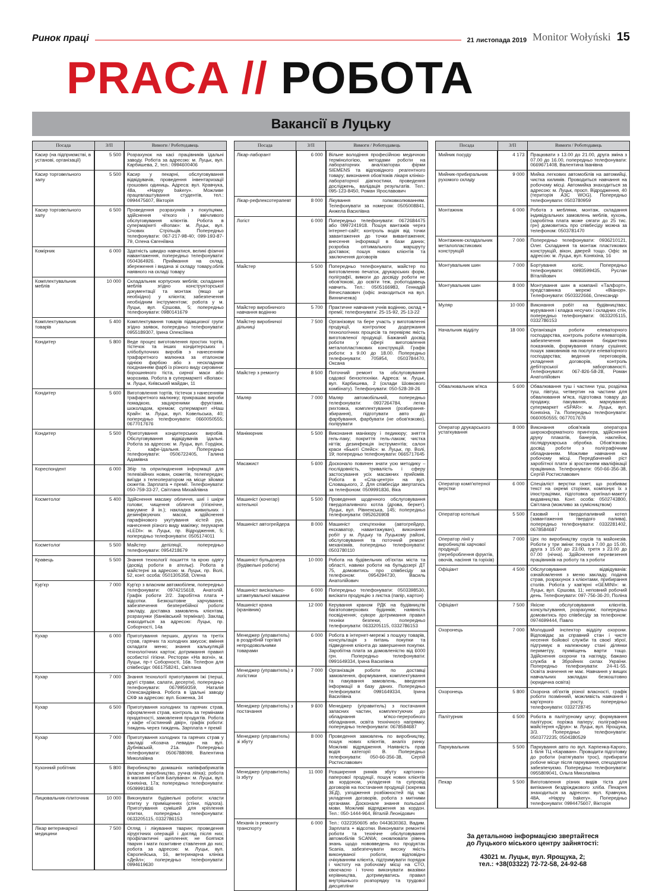Ринок праці 21 листопада 2019 Monitor Wołyński 15
PRACA // РОБОТА
Вакансії в Луцьку
| Посада | З/П | Вимоги / Роботодавець |
| --- | --- | --- |
| Касир (на підприємстві, в установі, організації) | 5 500 | Розрахунок на касі працівників їдальні заводу. Робота за адресою: м. Луцьк, вул. Карбишева, 2, тел.: 0994600406 |
| Касир торговельного залу | 5 500 | Касир у пекарні, обслуговування відвідувачів, проведення інвентаризації грошових одиниць. Адреса: вул. Кравчука, 48а, «Happy bakery». Можливе працевлаштування студентів, тел.: 0994475607, Вікторія |
| Касир торговельного залу | 6 500 | Проведення розрахунків з покупцями, здійснення чіткого і ввічливого обслуговування клієнтів. Робота в супермаркеті «Вопак»: м. Луцьк, вул. Січових Стрільців. Попередньо телефонувати: 067-217-98-40; 099-193-87-79, Олена Євгеніївна |
| Комірник | 6 000 | Здатність швидко навчатися, великі фізичні навантаження, попередньо телефонувати: 0504364926. Приймання на склад, збереження і видача зі складу товару,облік наявного на складі товару |
| Комплектувальник меблів | 10 000 | Складальник корпусних меблів; складання меблів згідно конструкторської документації та монтаж (якщо це необхідно) у клієнта; забезпечення необхідним інструментом; робота у м. Луцьк, вул. Єршова, 5; попередньо телефонувати: 0980141679 |
| Комплектувальник товарів | 5 400 | Комплектування товарів підакцизної групи згідно заявок, попередньо телефонувати: 0955189307, Ірина Олексіївна |
| Кондитер | 5 800 | Веде процес виготовлення простих тортів, тістечок та інших кондитерських і хлібобулочних виробів з нанесенням трафаретного малюнка за еталоном однією фарбою або з нескладним поєднанням фарб із різного виду сировини: борошняного тіста, сирної маси або морозива. Робота в супермаркеті «Вопак»: м. Луцьк, Київський майдан, 11 |
| Кондитер | 5 600 | Виготовлення тортів, тістечок з нанесенням трафаретного малюнку; прикрашає вироби помадкою, зацукреними фруктами, шоколадом, кремом; супермаркет «Наш Край»: м. Луцьк, вул. Ковельська, 40; попередньо телефонувати: 0660050555; 0677017676 |
| Кондитер | 5 500 | Приготування кондитерських виробів. Обслуговування відвідувачів їдальні. Робота за адресою: м. Луцьк, вул. Гордіюк, 2, кафе-їдальня. Попередньо телефонувати: 0506722405, Галина Адамівна |
| Кореспондент | 6 000 | Збір та оприлюднення інформації для телевізійних новин, сюжетів, телепередач; виїзди з телеоператором на місце зйомки сюжетів. Зарплата + премії. Телефонувати: 050-759-33-27, Світлана Михайлівна |
| Косметолог | 5 400 | Здійснення масажу обличчя, шиї і шкіри голови; чищення обличчя (гігієнічне, вакуумне й ін.); накладка живильних і дезинфікуючих масок, здійснення парафінового укутування кістей рук, нанесення різного виду макіяжу; перукарня «LEDI»: м. Луцьк, пр. Відродження, 5; попередньо телефонувати: 0505174011 |
| Косметолог | 5 500 | Майстер депіляції, попередньо телефонувати: 0954218679 |
| Кравець | 5 500 | Знання технології пошиття та крою одягу (досвід роботи в ательє). Робота в майстерні за адресою: м. Луцьк, пр. Волі, 52, конт. особа: 0501305358, Олена |
| Кур'єр | 7 000 | Кур'єр з власним автомобілем, попередньо телефонувати: 0974215618, Анатолій. Графік роботи 2/2. Заробітна плата + відсотки. Безкоштовне харчування; забезпечення безперебійної роботи закладу, доставка замовлень клієнтам, розрахунки (банківський термінал). Заклад знаходиться за адресою: Луцьк, пр. Соборності, 14а |
| Кухар | 6 000 | Приготування перших, других та третіх страв, гарячих та холодних закусок; вміння складати меню; знання калькуляцій технологічних карток; дотримання правил особистої гігієни. Ресторан «На вогні», м. Луцьк, пр-т Соборності, 16в. Телефон для співбесіди: 0661758241, Світлана |
| Кухар | 7 000 | Знання технології приготування їжі (перші, другі страви, салати, десерти), попередньо телефонувати: 0679959359, Наталія Олександрівна. Робота в їдальні заводу СКФ за адресою: вул. Боженка, 34 |
| Кухар | 6 500 | Приготування холодних та гарячих страв, оформлення страв, контроль за термінами придатності, замовлення продуктів. Робота у кафе «Гостинний двір», графік роботи: тиждень через тиждень. Зарплата + премії |
| Кухар | 7 000 | Приготування холодних та гарячих страв у закладі «Козача левада» на вул. Дубнівській, 21а. Попередньо телефонувати: 0506788099, Валентина Миколаївна |
| Кухонний робітник | 5 800 | Виробництво домашніх напівфабрикатів (власне виробництво, ручна ліпка); робота в магазині «Галя Балувана»: м. Луцьк, вул. Коняхіна, 17а; попередньо телефонувати: 0509991836 |
| Лицювальник-плиточник | 10 000 | Виконувати будівельні роботи: класти плитку у приміщеннях (стіни, підлога). Приготування сумішей для кріплення плитки, попередньо телефонувати: 0633205115, 0332786153 |
| Лікар ветеринарної медицини | 7 500 | Огляд і лікування тварин; проведення хірургічних операцій і догляд після них; профілактичні щеплення; не боятися тварин і мати позитивне ставлення до них; робота за адресою: м. Луцьк, вул. Європейська, 16, ветеринарна клініка «Дейл»; попередньо телефонувати: 0994619630 |
| Посада | З/П | Вимоги / Роботодавець |
| --- | --- | --- |
| Лікар-лаборант | 6 000 | Вільне володіння професійною медичною термінологією, методами роботи на лабораторних аналізаторах фірми SIEMENS та відповідного реагентного товару; виконання обов'язків лікаря клініко-лабораторної діагностики, проведення досліджень, валідація результатів. Тел.: 095-123-8450, Роман Ярославович |
| Лікар-рефлексотерапевт | 8 000 | Лікування голковколюванням. Телефонувати за номером: 0505008841, Анжела Василівна |
| Логіст | 6 000 | Попередньо телефонувати: 0672684475 або 0997241918. Пошук вантажів через інтернет-сайт; контроль водія від точки завантаження до точки вивантаження; внесення інформації в бази даних; розробка оптимального маршруту доставок; пошук нових клієнтів та заключення договорів |
| Майстер | 5 500 | Попередньо телефонувати, майстер по виготовленню печаток, друкарських форм, поліграфії, вимоги до досвіду роботи не обов'язкові, до освіти теж, роботодавець навчить. Тел.: 0505166983, Геннадій Вячеславович (офіс знаходиться на вул. Винниченка) |
| Майстер виробничого навчання водінню | 5 700 | Практичне навчання учнів водінню, оклад + премії; телефонувати: 25-15-92, 25-13-22 |
| Майстер виробничої дільниці | 7 500 | Організовує та бере участь у виготовленні продукції, контролює додержання технологічних процесів та перевіряє якість виготовленої продукції. Бажаний досвід роботи у сфері виготовлення металопластикових конструкцій. Графік роботи: з 9.00 до 18.00. Попередньо телефонувати: 705954, 0503784470, Оксана |
| Майстер з ремонту | 8 500 | Поточний ремонт та обслуговування садової бензотехніки. Адреса: м. Луцьк, вул. Карбишева, 2 (склади Шовкового комбінату). Телефонувати: 050-528-39-26 |
| Маляр | 7 000 | Маляр автомобільний, попередньо телефонувати: 0937264784, легка рихтовка, комплектування (розбирання-збирання), підготувати авто до фарбування, фарбувати (не обов'язково), полірувати |
| Манікюрник | 5 500 | Виконання манікюру і педикюру; зняття гель-лаку; покриття гель-лаком; чистка нігтів; дезинфекція інструментів; салон краси «Бьюті Спейс»: м. Луцьк, пр. Волі, 19; попередньо телефонувати: 0665717645 |
| Масажист | 5 600 | Досконало повинен знати усю методику – послідовність, тривалість і сферу застосування усіх масажних прийомів. Робота в «Спа-центрі» на вул. Словацького, 2. Для співбесіди звертатись за телефоном: 0509991836, Віка |
| Машиніст (кочегар) котельної | 5 500 | Проведення щоденного обслуговування твердопаливного котла (дрова, беркет). Луцьк, вул. Рівненська, 145; попередньо телефонувати: 0952626908 |
| Машиніст автогрейдера | 8 000 | Машиніст спецтехніки (автогрейдер, екскаватор, навантажувач), виконання робіт у м. Луцьку та Луцькому районі, обслуговування та поточний ремонт механізмів, попередньо телефонувати: 0503780110 |
| Машиніст бульдозера (будівельні роботи) | 10 000 | Робота на будівельних об'єктах міста та області, навики роботи на бульдозері ДТ 75, домовитись про співбесіду за телефоном: 0954294730, Василь Анатолійович |
| Машиніст висікально-штампувальної машини | 6 000 | Попередньо телефонувати: 0503398530, висікати продукцію з листка (папір, картон) |
| Машиніст крана (кранівник) | 12 000 | Керування краном РДК на будівництві багатоповерхових будинків; наявність посвідчення; суворе дотримання правил техніки безпеки, попередньо телефонувати: 0633205115, 0332786153 |
| Менеджер (управитель) в роздрібній торгівлі непродовольчими товарами | 6 000 | Робота в інтернет-мережі з пошуку товарів, консультація з питань покупки та підведення клієнта до завершення покупки. Заробітна плата за домовленістю від 6000 грн. Попередньо телефонувати: 0991649334, Ірина Василівна |
| Менеджер (управитель) з логістики | 7 000 | Організація роботи по доставці замовлення, формування, комплектування та пакування замовлень, введення інформації в базу даних. Попередньо телефонувати: 0991649334, Ірина Василівна |
| Менеджер (управитель) з постачання | 9 600 | Менеджер (управитель) з постачання запасних частин, комплектуючих до обладнання м'ясо-переробного обладнання, освіта технічного напрямку, попередньо телефонувати: 0678584687 |
| Менеджер (управитель) зі збуту | 8 000 | Проведення замовлень по виробництву, пошук нових клієнтів, аналіз ринку. Можливі відрядження. Наявність прав водія категорії В. Попередньо телефонувати: 050-66-356-38, Сергій Ростиславович |
| Менеджер (управитель) із збуту | 11 000 | Розширення ринків збуту картонно-паперової продукції, пошук нових клієнтів за кордоном, укладення та супровід договорів на постачання продукції (зокрема ЗЕД), узгодження розбіжностей під час укладення договорів, робота з митними органами. Досконале знання польської мови. Можливі відрядження за кордон. Тел.: 050-1444-964, Віталій Леонідович |
| Механік із ремонту транспорту | 6 000 | Тел.: 0322350605 або 0443630363, Вадим. Зарплата + відсотки. Виконувати ремонтні роботи та технічне обслуговування автомобілів SCANIA; оновлювати рівень знань щодо нововведень по продуктах Scania, забезпечувати високу якість виконуваної роботи, відповідно очікуванням клієнта, підтримувати порядок і чистоту на робочому місці на СТО, своєчасно і точно виконувати вказівки керівництва, дотримуватись правил внутрішнього розпорядку та трудової дисципліни |
| Посада | З/П | Вимоги / Роботодавець |
| --- | --- | --- |
| Мийник посуду | 4 173 | Працювати з 13.00 до 21.00, друга зміна з 07.00 до 16.00, попередньо телефонувати: 0669671408, Валентина Іванівна |
| Мийник-прибиральник рухомого складу | 9 000 | Мийка легкових автомобілів на автомийці, чистка килимів. Проводиться навчання на робочому місці. Автомийка знаходиться за адресою: м. Луцьк, просп. Відродження, 40 (територія АЗС WOG). Попередньо телефонувати: 0503780959 |
| Монтажник | 6 000 | Робота з меблями, монтаж, складання індивідуальних замовлень меблів, кухонь, (заробітна плата може сягати до 25 тис. грн) домовитись про співбесіду можна за телефоном: 0503781470 |
| Монтажник-складальник металопластикових конструкцій | 7 000 | Попередньо телефонувати: 0936210121, Олег. Складання та монтаж пластикових конструкцій, вікон, дверей тощо. Офіс за адресою: м. Луцьк, вул. Коняхіна, 16 |
| Монтувальник шин | 7 000 | Бортування коліс. Попередньо телефонувати: 0993599435, Руслан Віталійович |
| Монтувальник шин | 8 000 | Монтування шин в компанії «Талфорт», представника мережі «Віанор». Телефонувати: 0503322666, Олександр |
| Муляр | 10 000 | Виконання робіт на будівництвах; мурування і кладка несучих і складних стін, попередньо телефонувати: 0633205115, 0332786153 |
| Начальник відділу | 18 000 | Організація роботи елеваторного господарства, контроль роботи елеваторів, забезпечення виконання бюджетних показників, формування плану сушіння; пошук замовників на послуги елеваторного господарства; ведення переговорів, укладення договорів, контроль дебіторської заборгованості. Телефонувати: 067-826-58-28, Роман Анатолійович |
| Обвалювальник м'яса | 5 600 | Обвалювання туш і частини туш, розділка туш, півтуш, четвертин на частини для обвалювання м'яса, підготовка товару до продажу, пакування, маркування; супермаркет «SPAR»: м. Луцьк, вул. Коняхіна, 7а. Попередньо телефонувати: 0660050555; 0677017676 |
| Оператор друкарського устаткування | 8 000 | Виконання обов'язків оператора широкоформатного принтера, здійснення друку плакатів, банерів, наклейок, післядрукарська обробка. Обов'язково досвід роботи з поліграфічним обладнанням. Можливе навчання на робочому місці. Передбачений ріст заробітної плати зі зростанням кваліфікації працівника. Телефонувати: 050-66-356-38, Сергій Ростиславович |
| Оператор комп'ютерної верстки | 6 000 | Спеціаліст верстки газет, що розбиває текст на окремі сторінки, компонує їх з ілюстраціями, підготовка оригінал-макету видавництва. Конт. особа: 0502743800, Світлана (можливо за сумісництвом) |
| Оператор котельні | 5 500 | Газовий і твердопаливний котел (завантаження твердого палива), попередньо телефонувати: 0332281402, 0678584687 |
| Оператор лінії у виробництві харчової продукції (переброблення фруктів, овочів, насіння та горіхів) | 7 000 | Цех по виробництву соусів та майонезів. Роботи у три зміни: перша з 7.00 до 15.00, друга з 15.00 до 23.00, третя з 23.00 до 07.00 (нічна). Здійснення перевезення працівників на роботу та з роботи |
| Офіціант | 4 500 | Обслуговування відвідувачів: ознайомлення з меню закладу, подача страв, розрахунок з клієнтами, прибирання столів. Робота у кав'ярні «GEMINI»: м. Луцьк, вул. Єршова, 11; неповний робочий день. Телефонувати: 097-756-36-20, Поліна |
| Офіціант | 7 500 | Якісне обслуговування клієнтів, консультування, розрахунки; попередньо домовитись про співбесіду за телефоном: 0974699444, Павло |
| Охоронець | 7 000 | Молодший інспектор відділу охорони. Відповідає за справний стан і чисте несення бойової служби та своєї зброї, підтримує в належному стані ділянки периметру, приміщень варти тощо. Здійснення охорони та нагляду, бажано служба в Збройних силах України. Попередньо телефонувати: 24-41-55. Освіта значення не має. Навчання у вищих навчальних закладах безкоштовно (юридична освіта) |
| Охоронець | 5 800 | Охорона об'єктів різної власності, графік роботи позмінний, можливість навчання і кар'єрного росту, попередньо телефонувати: 0332728745 |
| Палітурник | 6 500 | Робота в палітурному цеху; формування палітурок; порізка паперу; поліграфічна майстерня «Друк»: м. Луцьк, вул. Ярощука, 3/3. Попередньо телефонувати: 0503772235; 0504380529 |
| Паркувальник | 5 500 | Паркування авто по вул. Карпенка-Карого, 1 біля ТЦ «Караван». Проводити підготовку до роботи (натягувати трос), прибирати робоче місце після паркування, спецодягом забезпечуємо. Попередньо телефонувати: 0955809041, Ольга Миколаївна |
| Пекар | 5 500 | Виготовлення різних видів тіста для випікання бездріжджового хліба. Пекарня знаходиться за адресою: вул. Кравчука, 48А, «Happy bakery». Попередньо телефонувати: 0994475607, Вікторія |
За детальною інформацією звертайтеся
до Луцького міського центру зайнятості:
43021 м. Луцьк, вул. Ярощука, 2;
тел.: +38(03322) 72-72-58, 24-92-68